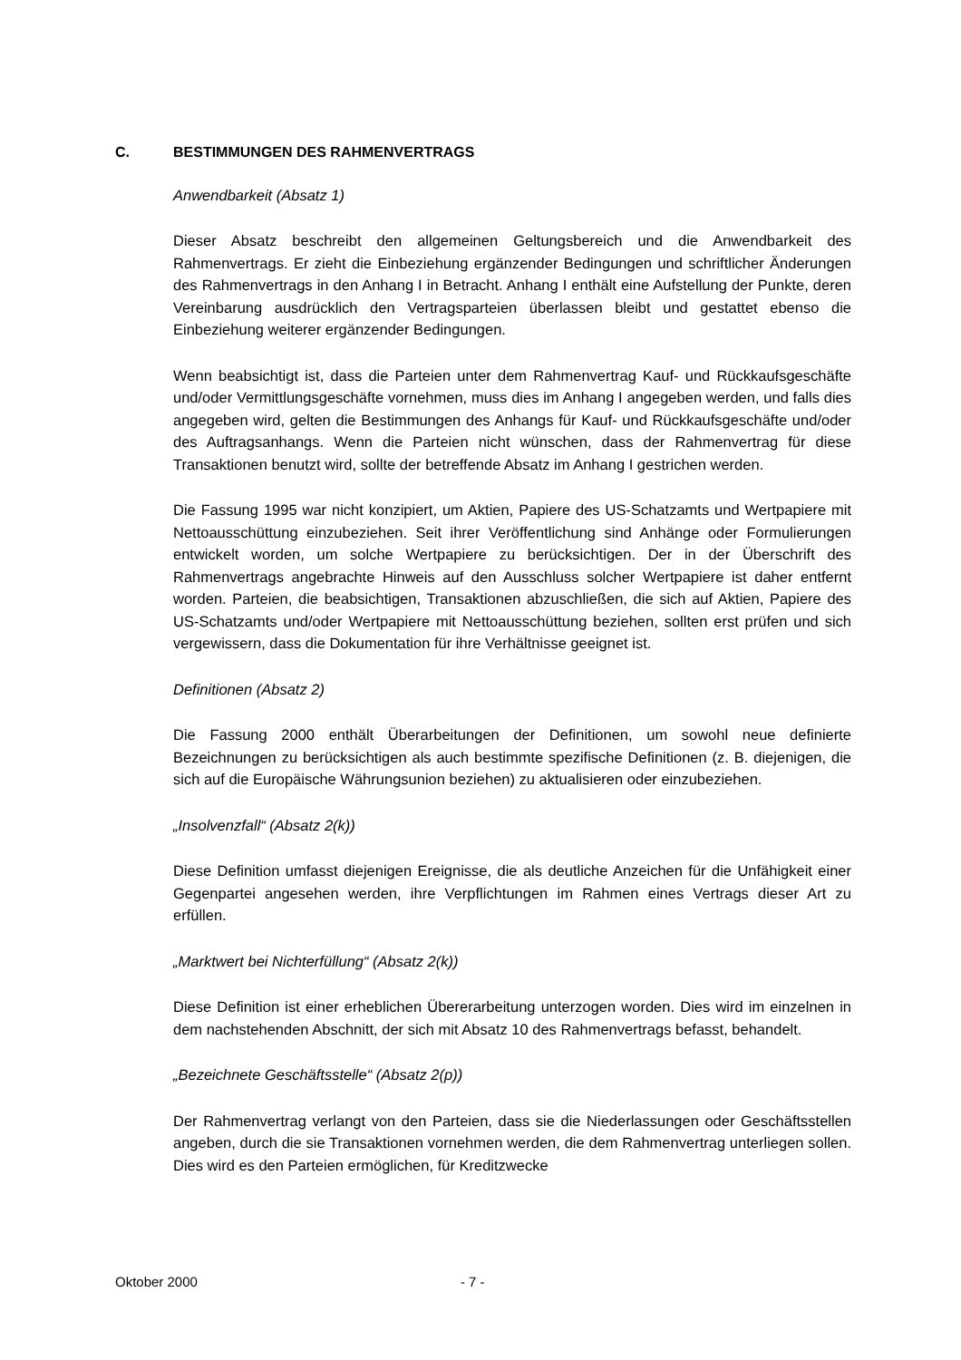C. BESTIMMUNGEN DES RAHMENVERTRAGS
Anwendbarkeit (Absatz 1)
Dieser Absatz beschreibt den allgemeinen Geltungsbereich und die Anwendbarkeit des Rahmenvertrags. Er zieht die Einbeziehung ergänzender Bedingungen und schriftlicher Änderungen des Rahmenvertrags in den Anhang I in Betracht. Anhang I enthält eine Aufstellung der Punkte, deren Vereinbarung ausdrücklich den Vertragsparteien überlassen bleibt und gestattet ebenso die Einbeziehung weiterer ergänzender Bedingungen.
Wenn beabsichtigt ist, dass die Parteien unter dem Rahmenvertrag Kauf- und Rückkaufsgeschäfte und/oder Vermittlungsgeschäfte vornehmen, muss dies im Anhang I angegeben werden, und falls dies angegeben wird, gelten die Bestimmungen des Anhangs für Kauf- und Rückkaufsgeschäfte und/oder des Auftragsanhangs. Wenn die Parteien nicht wünschen, dass der Rahmenvertrag für diese Transaktionen benutzt wird, sollte der betreffende Absatz im Anhang I gestrichen werden.
Die Fassung 1995 war nicht konzipiert, um Aktien, Papiere des US-Schatzamts und Wertpapiere mit Nettoausschüttung einzubeziehen. Seit ihrer Veröffentlichung sind Anhänge oder Formulierungen entwickelt worden, um solche Wertpapiere zu berücksichtigen. Der in der Überschrift des Rahmenvertrags angebrachte Hinweis auf den Ausschluss solcher Wertpapiere ist daher entfernt worden. Parteien, die beabsichtigen, Transaktionen abzuschließen, die sich auf Aktien, Papiere des US-Schatzamts und/oder Wertpapiere mit Nettoausschüttung beziehen, sollten erst prüfen und sich vergewissern, dass die Dokumentation für ihre Verhältnisse geeignet ist.
Definitionen (Absatz 2)
Die Fassung 2000 enthält Überarbeitungen der Definitionen, um sowohl neue definierte Bezeichnungen zu berücksichtigen als auch bestimmte spezifische Definitionen (z. B. diejenigen, die sich auf die Europäische Währungsunion beziehen) zu aktualisieren oder einzubeziehen.
„Insolvenzfall“ (Absatz 2(k))
Diese Definition umfasst diejenigen Ereignisse, die als deutliche Anzeichen für die Unfähigkeit einer Gegenpartei angesehen werden, ihre Verpflichtungen im Rahmen eines Vertrags dieser Art zu erfüllen.
„Marktwert bei Nichterfüllung“ (Absatz 2(k))
Diese Definition ist einer erheblichen Übererarbeitung unterzogen worden. Dies wird im einzelnen in dem nachstehenden Abschnitt, der sich mit Absatz 10 des Rahmenvertrags befasst, behandelt.
„Bezeichnete Geschäftsstelle“ (Absatz 2(p))
Der Rahmenvertrag verlangt von den Parteien, dass sie die Niederlassungen oder Geschäftsstellen angeben, durch die sie Transaktionen vornehmen werden, die dem Rahmenvertrag unterliegen sollen. Dies wird es den Parteien ermöglichen, für Kreditzwecke
Oktober 2000 - 7 -